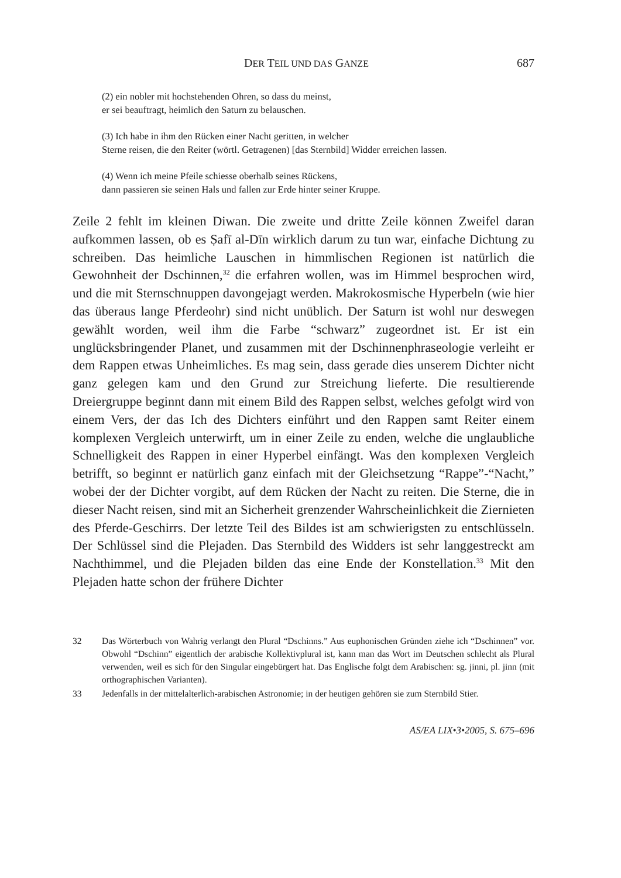DER TEIL UND DAS GANZE 687
(2) ein nobler mit hochstehenden Ohren, so dass du meinst,
er sei beauftragt, heimlich den Saturn zu belauschen.
(3) Ich habe in ihm den Rücken einer Nacht geritten, in welcher
Sterne reisen, die den Reiter (wörtl. Getragenen) [das Sternbild] Widder erreichen lassen.
(4) Wenn ich meine Pfeile schiesse oberhalb seines Rückens,
dann passieren sie seinen Hals und fallen zur Erde hinter seiner Kruppe.
Zeile 2 fehlt im kleinen Diwan. Die zweite und dritte Zeile können Zweifel daran aufkommen lassen, ob es Ṣafī al-Dīn wirklich darum zu tun war, einfache Dichtung zu schreiben. Das heimliche Lauschen in himmlischen Regionen ist natürlich die Gewohnheit der Dschinnen,<sup>32</sup> die erfahren wollen, was im Himmel besprochen wird, und die mit Sternschnuppen davongejagt werden. Makrokosmische Hyperbeln (wie hier das überaus lange Pferdeohr) sind nicht unüblich. Der Saturn ist wohl nur deswegen gewählt worden, weil ihm die Farbe “schwarz” zugeordnet ist. Er ist ein unglücksbringender Planet, und zusammen mit der Dschinnenphraseologie verleiht er dem Rappen etwas Unheimliches. Es mag sein, dass gerade dies unserem Dichter nicht ganz gelegen kam und den Grund zur Streichung lieferte. Die resultierende Dreiergruppe beginnt dann mit einem Bild des Rappen selbst, welches gefolgt wird von einem Vers, der das Ich des Dichters einführt und den Rappen samt Reiter einem komplexen Vergleich unterwirft, um in einer Zeile zu enden, welche die unglaubliche Schnelligkeit des Rappen in einer Hyperbel einfängt. Was den komplexen Vergleich betrifft, so beginnt er natürlich ganz einfach mit der Gleichsetzung “Rappe”-“Nacht,” wobei der der Dichter vorgibt, auf dem Rücken der Nacht zu reiten. Die Sterne, die in dieser Nacht reisen, sind mit an Sicherheit grenzender Wahrscheinlichkeit die Ziernieten des Pferde-Geschirrs. Der letzte Teil des Bildes ist am schwierigsten zu entschlüsseln. Der Schlüssel sind die Plejaden. Das Sternbild des Widders ist sehr langgestreckt am Nachthimmel, und die Plejaden bilden das eine Ende der Konstellation.<sup>33</sup> Mit den Plejaden hatte schon der frühere Dichter
32 Das Wörterbuch von Wahrig verlangt den Plural “Dschinns.” Aus euphonischen Gründen ziehe ich “Dschinnen” vor. Obwohl “Dschinn” eigentlich der arabische Kollektivplural ist, kann man das Wort im Deutschen schlecht als Plural verwenden, weil es sich für den Singular eingebürgert hat. Das Englische folgt dem Arabischen: sg. jinni, pl. jinn (mit orthographischen Varianten).
33 Jedenfalls in der mittelalterlich-arabischen Astronomie; in der heutigen gehören sie zum Sternbild Stier.
AS/EA LIX•3•2005, S. 675–696